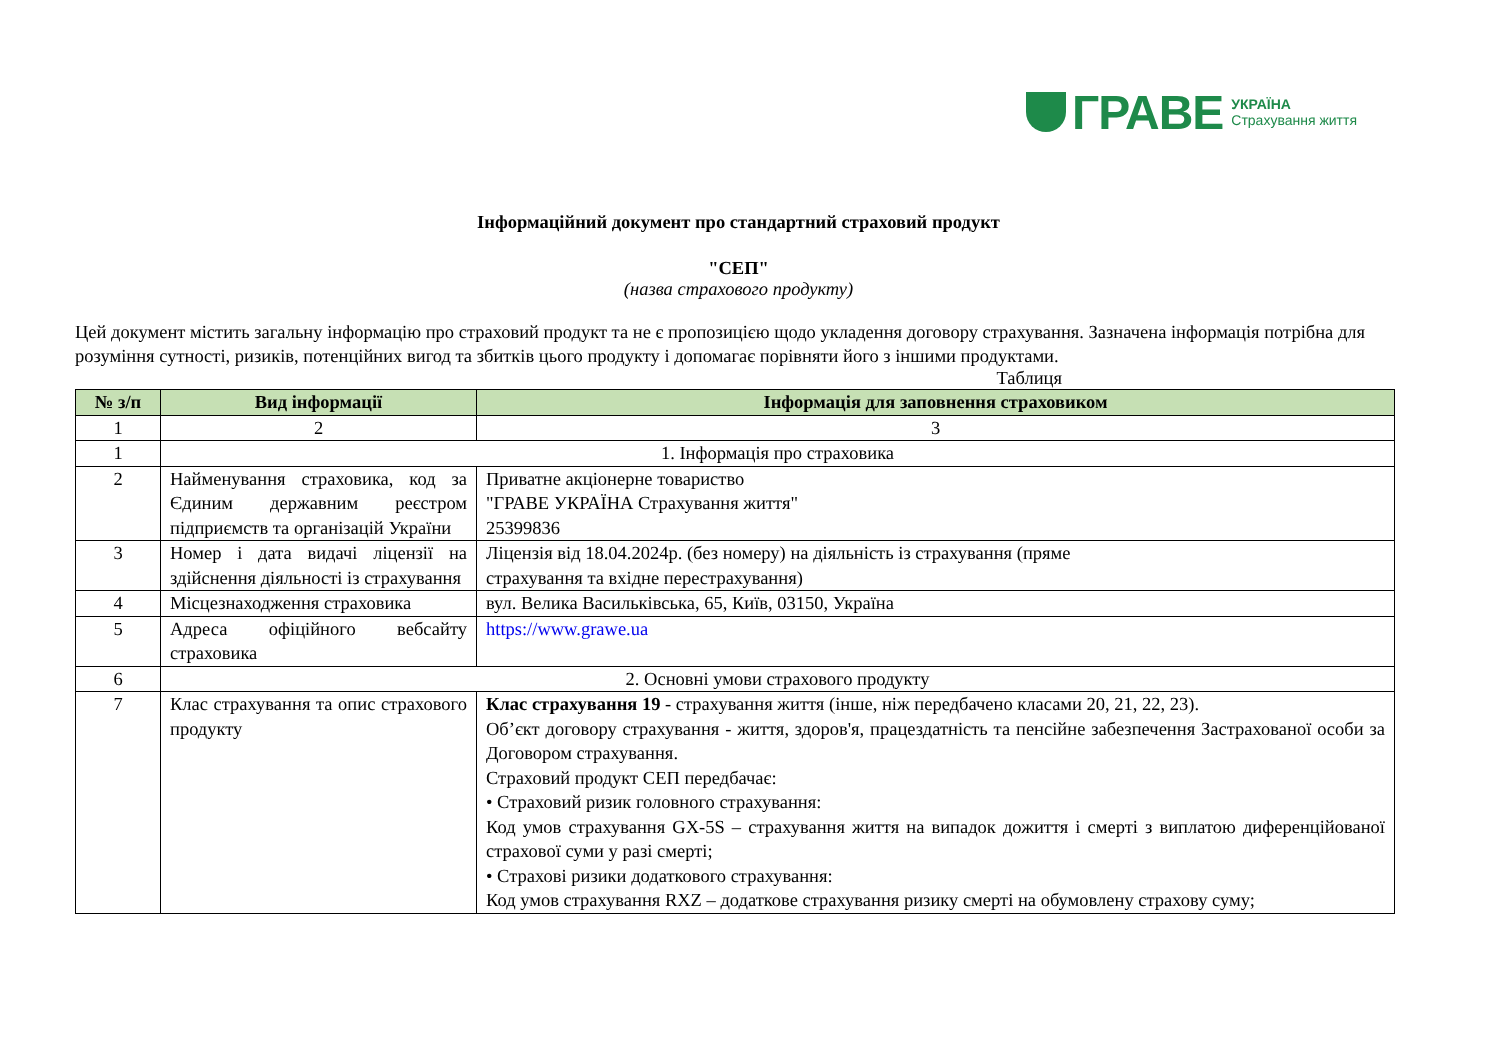ГРАВЕ УКРАЇНА
Страхування життя
Інформаційний документ про стандартний страховий продукт
"СЕП"
(назва страхового продукту)
Цей документ містить загальну інформацію про страховий продукт та не є пропозицією щодо укладення договору страхування. Зазначена інформація потрібна для розуміння сутності, ризиків, потенційних вигод та збитків цього продукту і допомагає порівняти його з іншими продуктами.
Таблиця
| № з/п | Вид інформації | Інформація для заповнення страховиком |
| --- | --- | --- |
| 1 | 2 | 3 |
| 1 | 1. Інформація про страховика | |
| 2 | Найменування страховика, код за Єдиним державним реєстром підприємств та організацій України | Приватне акціонерне товариство "ГРАВЕ УКРАЇНА Страхування життя" 25399836 |
| 3 | Номер і дата видачі ліцензії на здійснення діяльності із страхування | Ліцензія від 18.04.2024р. (без номеру) на діяльність із страхування (пряме страхування та вхідне перестрахування) |
| 4 | Місцезнаходження страховика | вул. Велика Васильківська, 65, Київ, 03150, Україна |
| 5 | Адреса офіційного вебсайту страховика | https://www.grawe.ua |
| 6 | 2. Основні умови страхового продукту | |
| 7 | Клас страхування та опис страхового продукту | Клас страхування 19 - страхування життя (інше, ніж передбачено класами 20, 21, 22, 23). Об’єкт договору страхування - життя, здоров'я, працездатність та пенсійне забезпечення Застрахованої особи за Договором страхування. Страховий продукт СЕП передбачає: • Страховий ризик головного страхування: Код умов страхування GX-5S – страхування життя на випадок дожиття і смерті з виплатою диференційованої страхової суми у разі смерті; • Страхові ризики додаткового страхування: Код умов страхування RXZ – додаткове страхування ризику смерті на обумовлену страхову суму; |